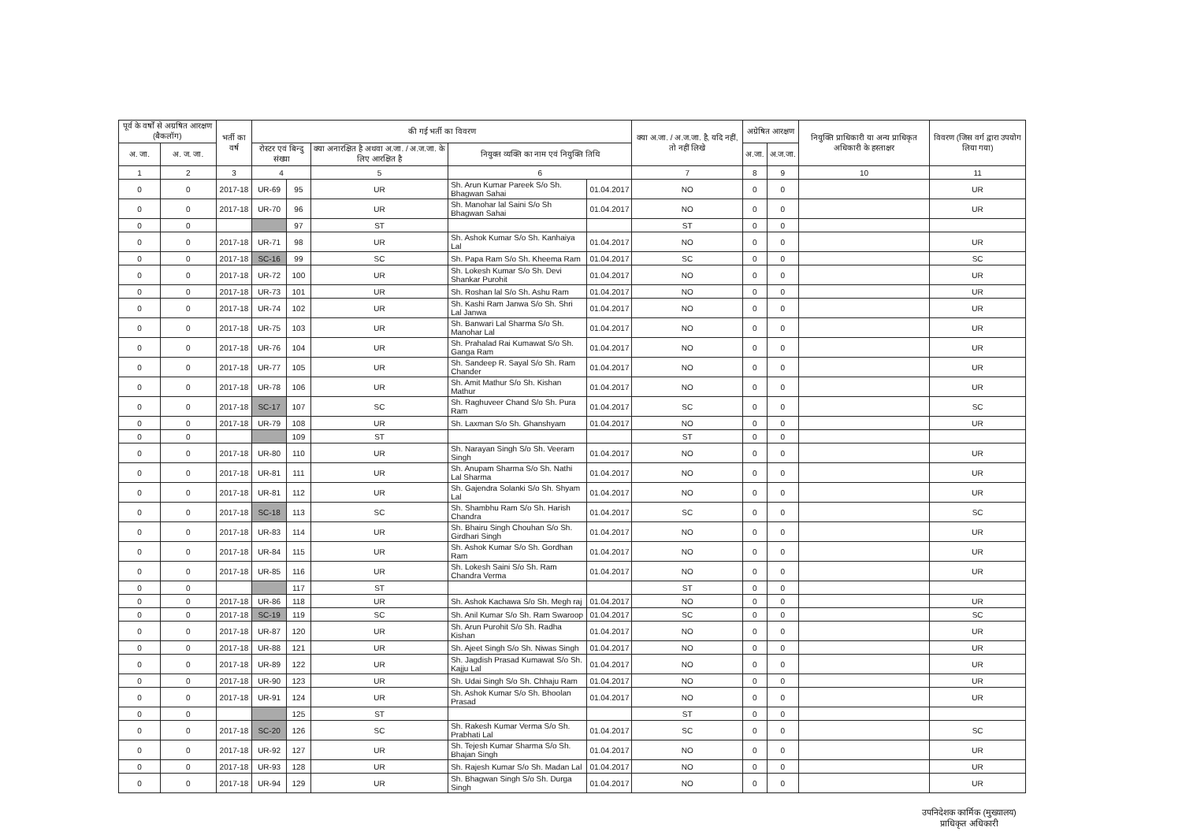| पूर्व के वर्षों से अग्रषित आरक्षण (बैकलॉग) | | भर्ती का वर्ष | की गई भर्ती का विवरण | | | | | क्या अ.जा. / अ.ज.जा. है, यदि नहीं, तो नहीं लिखे | अग्रेषित आरक्षण | | नियुक्ति प्राधिकारी या अन्य प्राधिकृत अधिकारी के हस्ताक्षर | विवरण (जिस वर्ग द्वारा उपयोग लिया गया) |
| --- | --- | --- | --- | --- | --- | --- | --- | --- | --- | --- | --- | --- |
| अ. जा. | अ. ज. जा. | | रोस्टर एवं बिन्दु संख्या | | क्या अनारक्षित है अथवा अ.जा. / अ.ज.जा. के लिए आरक्षित है | नियुक्त व्यक्ति का नाम एवं नियुक्ति तिथि | | | अ.जा. | अ.ज.जा. | | |
| 1 | 2 | 3 | 4 | | 5 | 6 | | 7 | 8 | 9 | 10 | 11 |
| 0 | 0 | 2017-18 | UR-69 | 95 | UR | Sh. Arun Kumar Pareek S/o Sh. Bhagwan Sahai | 01.04.2017 | NO | 0 | 0 | | UR |
| 0 | 0 | 2017-18 | UR-70 | 96 | UR | Sh. Manohar lal Saini S/o Sh Bhagwan Sahai | 01.04.2017 | NO | 0 | 0 | | UR |
| 0 | 0 | | | 97 | ST | | | ST | 0 | 0 | | |
| 0 | 0 | 2017-18 | UR-71 | 98 | UR | Sh. Ashok Kumar S/o Sh. Kanhaiya Lal | 01.04.2017 | NO | 0 | 0 | | UR |
| 0 | 0 | 2017-18 | SC-16 | 99 | SC | Sh. Papa Ram S/o Sh. Kheema Ram | 01.04.2017 | SC | 0 | 0 | | SC |
| 0 | 0 | 2017-18 | UR-72 | 100 | UR | Sh. Lokesh Kumar S/o Sh. Devi Shankar Purohit | 01.04.2017 | NO | 0 | 0 | | UR |
| 0 | 0 | 2017-18 | UR-73 | 101 | UR | Sh. Roshan lal S/o Sh. Ashu Ram | 01.04.2017 | NO | 0 | 0 | | UR |
| 0 | 0 | 2017-18 | UR-74 | 102 | UR | Sh. Kashi Ram Janwa S/o Sh. Shri Lal Janwa | 01.04.2017 | NO | 0 | 0 | | UR |
| 0 | 0 | 2017-18 | UR-75 | 103 | UR | Sh. Banwari Lal Sharma S/o Sh. Manohar Lal | 01.04.2017 | NO | 0 | 0 | | UR |
| 0 | 0 | 2017-18 | UR-76 | 104 | UR | Sh. Prahalad Rai Kumawat S/o Sh. Ganga Ram | 01.04.2017 | NO | 0 | 0 | | UR |
| 0 | 0 | 2017-18 | UR-77 | 105 | UR | Sh. Sandeep R. Sayal S/o Sh. Ram Chander | 01.04.2017 | NO | 0 | 0 | | UR |
| 0 | 0 | 2017-18 | UR-78 | 106 | UR | Sh. Amit Mathur S/o Sh. Kishan Mathur | 01.04.2017 | NO | 0 | 0 | | UR |
| 0 | 0 | 2017-18 | SC-17 | 107 | SC | Sh. Raghuveer Chand S/o Sh. Pura Ram | 01.04.2017 | SC | 0 | 0 | | SC |
| 0 | 0 | 2017-18 | UR-79 | 108 | UR | Sh. Laxman S/o Sh. Ghanshyam | 01.04.2017 | NO | 0 | 0 | | UR |
| 0 | 0 | | | 109 | ST | | | ST | 0 | 0 | | |
| 0 | 0 | 2017-18 | UR-80 | 110 | UR | Sh. Narayan Singh S/o Sh. Veeram Singh | 01.04.2017 | NO | 0 | 0 | | UR |
| 0 | 0 | 2017-18 | UR-81 | 111 | UR | Sh. Anupam Sharma S/o Sh. Nathi Lal Sharma | 01.04.2017 | NO | 0 | 0 | | UR |
| 0 | 0 | 2017-18 | UR-81 | 112 | UR | Sh. Gajendra Solanki S/o Sh. Shyam Lal | 01.04.2017 | NO | 0 | 0 | | UR |
| 0 | 0 | 2017-18 | SC-18 | 113 | SC | Sh. Shambhu Ram S/o Sh. Harish Chandra | 01.04.2017 | SC | 0 | 0 | | SC |
| 0 | 0 | 2017-18 | UR-83 | 114 | UR | Sh. Bhairu Singh Chouhan S/o Sh. Girdhari Singh | 01.04.2017 | NO | 0 | 0 | | UR |
| 0 | 0 | 2017-18 | UR-84 | 115 | UR | Sh. Ashok Kumar S/o Sh. Gordhan Ram | 01.04.2017 | NO | 0 | 0 | | UR |
| 0 | 0 | 2017-18 | UR-85 | 116 | UR | Sh. Lokesh Saini S/o Sh. Ram Chandra Verma | 01.04.2017 | NO | 0 | 0 | | UR |
| 0 | 0 | | | 117 | ST | | | ST | 0 | 0 | | |
| 0 | 0 | 2017-18 | UR-86 | 118 | UR | Sh. Ashok Kachawa S/o Sh. Megh raj | 01.04.2017 | NO | 0 | 0 | | UR |
| 0 | 0 | 2017-18 | SC-19 | 119 | SC | Sh. Anil Kumar S/o Sh. Ram Swaroop | 01.04.2017 | SC | 0 | 0 | | SC |
| 0 | 0 | 2017-18 | UR-87 | 120 | UR | Sh. Arun Purohit S/o Sh. Radha Kishan | 01.04.2017 | NO | 0 | 0 | | UR |
| 0 | 0 | 2017-18 | UR-88 | 121 | UR | Sh. Ajeet Singh S/o Sh. Niwas Singh | 01.04.2017 | NO | 0 | 0 | | UR |
| 0 | 0 | 2017-18 | UR-89 | 122 | UR | Sh. Jagdish Prasad Kumawat S/o Sh. Kajju Lal | 01.04.2017 | NO | 0 | 0 | | UR |
| 0 | 0 | 2017-18 | UR-90 | 123 | UR | Sh. Udai Singh S/o Sh. Chhaju Ram | 01.04.2017 | NO | 0 | 0 | | UR |
| 0 | 0 | 2017-18 | UR-91 | 124 | UR | Sh. Ashok Kumar S/o Sh. Bhoolan Prasad | 01.04.2017 | NO | 0 | 0 | | UR |
| 0 | 0 | | | 125 | ST | | | ST | 0 | 0 | | |
| 0 | 0 | 2017-18 | SC-20 | 126 | SC | Sh. Rakesh Kumar Verma S/o Sh. Prabhati Lal | 01.04.2017 | SC | 0 | 0 | | SC |
| 0 | 0 | 2017-18 | UR-92 | 127 | UR | Sh. Tejesh Kumar Sharma S/o Sh. Bhajan Singh | 01.04.2017 | NO | 0 | 0 | | UR |
| 0 | 0 | 2017-18 | UR-93 | 128 | UR | Sh. Rajesh Kumar S/o Sh. Madan Lal | 01.04.2017 | NO | 0 | 0 | | UR |
| 0 | 0 | 2017-18 | UR-94 | 129 | UR | Sh. Bhagwan Singh S/o Sh. Durga Singh | 01.04.2017 | NO | 0 | 0 | | UR |
उपनिदेशक कार्मिक (मुख्यालय)
प्राधिकृत अधिकारी